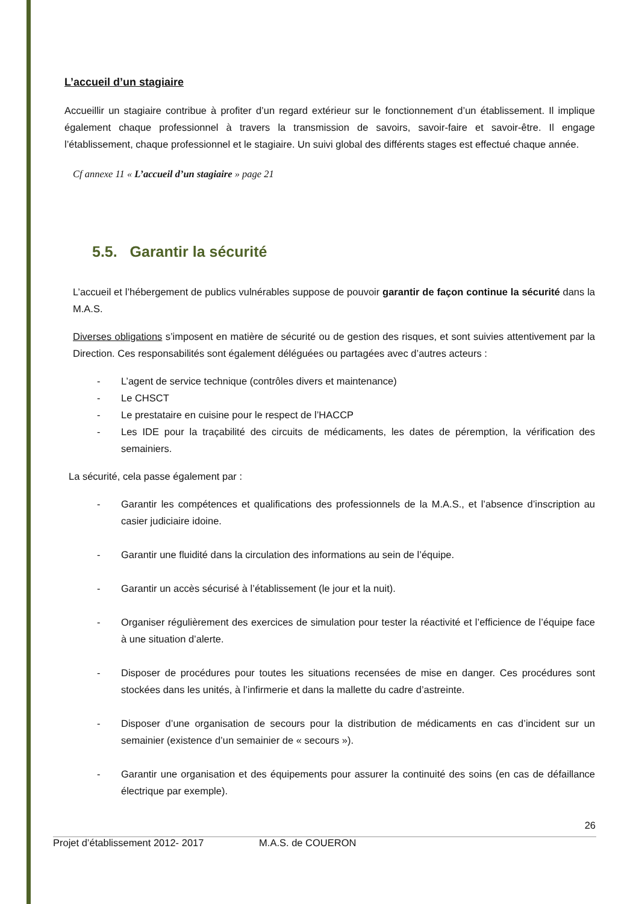L’accueil d’un stagiaire
Accueillir un stagiaire contribue à profiter d’un regard extérieur sur le fonctionnement d’un établissement. Il implique également chaque professionnel à travers la transmission de savoirs, savoir-faire et savoir-être. Il engage l’établissement, chaque professionnel et le stagiaire. Un suivi global des différents stages est effectué chaque année.
Cf annexe 11 « L’accueil d’un stagiaire » page 21
5.5. Garantir la sécurité
L’accueil et l’hébergement de publics vulnérables suppose de pouvoir garantir de façon continue la sécurité dans la M.A.S.
Diverses obligations s’imposent en matière de sécurité ou de gestion des risques, et sont suivies attentivement par la Direction. Ces responsabilités sont également déléguées ou partagées avec d’autres acteurs :
- L’agent de service technique (contrôles divers et maintenance)
- Le CHSCT
- Le prestataire en cuisine pour le respect de l’HACCP
- Les IDE pour la traçabilité des circuits de médicaments, les dates de péremption, la vérification des semainiers.
La sécurité, cela passe également par :
- Garantir les compétences et qualifications des professionnels de la M.A.S., et l’absence d’inscription au casier judiciaire idoine.
- Garantir une fluidité dans la circulation des informations au sein de l’équipe.
- Garantir un accès sécurisé à l’établissement (le jour et la nuit).
- Organiser régulièrement des exercices de simulation pour tester la réactivité et l’efficience de l’équipe face à une situation d’alerte.
- Disposer de procédures pour toutes les situations recensées de mise en danger. Ces procédures sont stockées dans les unités, à l’infirmerie et dans la mallette du cadre d’astreinte.
- Disposer d’une organisation de secours pour la distribution de médicaments en cas d’incident sur un semainier (existence d’un semainier de « secours »).
- Garantir une organisation et des équipements pour assurer la continuité des soins (en cas de défaillance électrique par exemple).
26
Projet d’établissement 2012- 2017 M.A.S. de COUERON